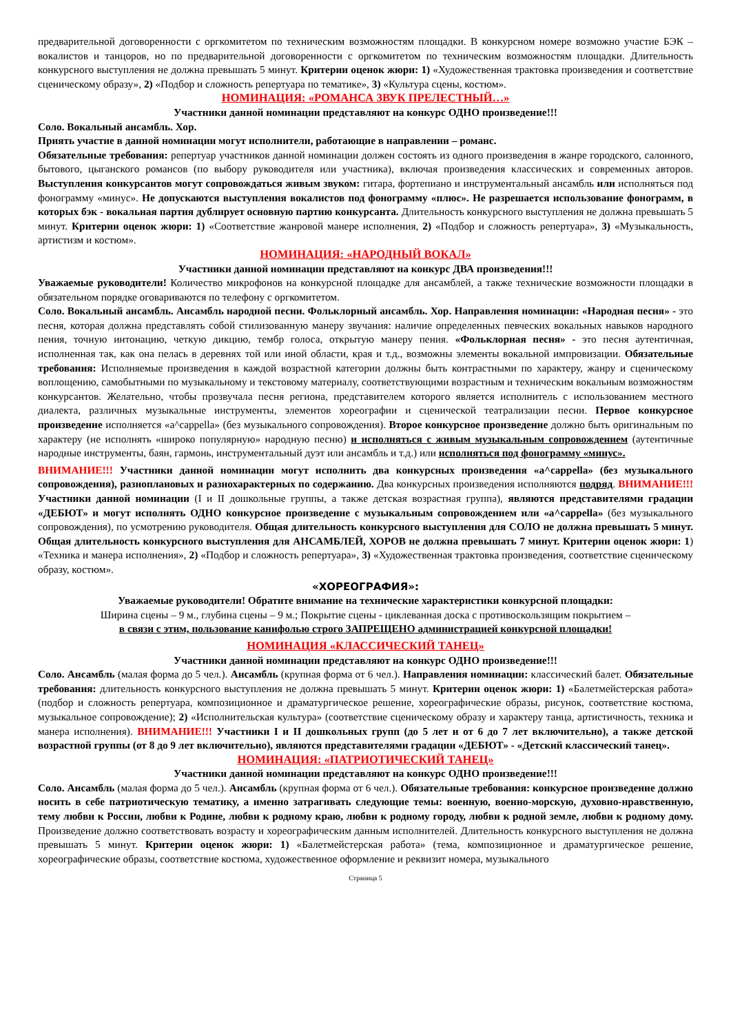предварительной договоренности с оргкомитетом по техническим возможностям площадки. В конкурсном номере возможно участие БЭК – вокалистов и танцоров, но по предварительной договоренности с оргкомитетом по техническим возможностям площадки. Длительность конкурсного выступления не должна превышать 5 минут. Критерии оценок жюри: 1) «Художественная трактовка произведения и соответствие сценическому образу», 2) «Подбор и сложность репертуара по тематике», 3) «Культура сцены, костюм».
НОМИНАЦИЯ: «РОМАНСА ЗВУК ПРЕЛЕСТНЫЙ…»
Участники данной номинации представляют на конкурс ОДНО произведение!!!
Соло. Вокальный ансамбль. Хор.
Приять участие в данной номинации могут исполнители, работающие в направлении – романс.
Обязательные требования: репертуар участников данной номинации должен состоять из одного произведения в жанре городского, салонного, бытового, цыганского романсов (по выбору руководителя или участника), включая произведения классических и современных авторов. Выступления конкурсантов могут сопровождаться живым звуком: гитара, фортепиано и инструментальный ансамбль или исполняться под фонограмму «минус». Не допускаются выступления вокалистов под фонограмму «плюс». Не разрешается использование фонограмм, в которых бэк - вокальная партия дублирует основную партию конкурсанта. Длительность конкурсного выступления не должна превышать 5 минут. Критерии оценок жюри: 1) «Соответствие жанровой манере исполнения, 2) «Подбор и сложность репертуара», 3) «Музыкальность, артистизм и костюм».
НОМИНАЦИЯ: «НАРОДНЫЙ ВОКАЛ»
Участники данной номинации представляют на конкурс ДВА произведения!!!
Уважаемые руководители! Количество микрофонов на конкурсной площадке для ансамблей, а также технические возможности площадки в обязательном порядке оговариваются по телефону с оргкомитетом.
Соло. Вокальный ансамбль. Ансамбль народной песни. Фольклорный ансамбль. Хор. Направления номинации: «Народная песня» - это песня, которая должна представлять собой стилизованную манеру звучания: наличие определенных певческих вокальных навыков народного пения, точную интонацию, четкую дикцию, тембр голоса, открытую манеру пения. «Фольклорная песня» - это песня аутентичная, исполненная так, как она пелась в деревнях той или иной области, края и т.д., возможны элементы вокальной импровизации. Обязательные требования: Исполняемые произведения в каждой возрастной категории должны быть контрастными по характеру, жанру и сценическому воплощению, самобытными по музыкальному и текстовому материалу, соответствующими возрастным и техническим вокальным возможностям конкурсантов. Желательно, чтобы прозвучала песня региона, представителем которого является исполнитель с использованием местного диалекта, различных музыкальные инструменты, элементов хореографии и сценической театрализации песни. Первое конкурсное произведение исполняется «a^cappella» (без музыкального сопровождения). Второе конкурсное произведение должно быть оригинальным по характеру (не исполнять «широко популярную» народную песню) и исполняться с живым музыкальным сопровождением (аутентичные народные инструменты, баян, гармонь, инструментальный дуэт или ансамбль и т.д.) или исполняться под фонограмму «минус».
ВНИМАНИЕ!!! Участники данной номинации могут исполнить два конкурсных произведения «a^cappella» (без музыкального сопровождения), разноплановых и разнохарактерных по содержанию. Два конкурсных произведения исполняются подряд. ВНИМАНИЕ!!! Участники данной номинации (I и II дошкольные группы, а также детская возрастная группа), являются представителями градации «ДЕБЮТ» и могут исполнять ОДНО конкурсное произведение с музыкальным сопровождением или «a^cappella» (без музыкального сопровождения), по усмотрению руководителя. Общая длительность конкурсного выступления для СОЛО не должна превышать 5 минут. Общая длительность конкурсного выступления для АНСАМБЛЕЙ, ХОРОВ не должна превышать 7 минут. Критерии оценок жюри: 1) «Техника и манера исполнения», 2) «Подбор и сложность репертуара», 3) «Художественная трактовка произведения, соответствие сценическому образу, костюм».
«ХОРЕОГРАФИЯ»:
Уважаемые руководители! Обратите внимание на технические характеристики конкурсной площадки:
Ширина сцены – 9 м., глубина сцены – 9 м.; Покрытие сцены - циклеванная доска с противоскользящим покрытием –
в связи с этим, пользование канифолью строго ЗАПРЕЩЕНО администрацией конкурсной площадки!
НОМИНАЦИЯ «КЛАССИЧЕСКИЙ ТАНЕЦ»
Участники данной номинации представляют на конкурс ОДНО произведение!!!
Соло. Ансамбль (малая форма до 5 чел.). Ансамбль (крупная форма от 6 чел.). Направления номинации: классический балет. Обязательные требования: длительность конкурсного выступления не должна превышать 5 минут. Критерии оценок жюри: 1) «Балетмейстерская работа» (подбор и сложность репертуара, композиционное и драматургическое решение, хореографические образы, рисунок, соответствие костюма, музыкальное сопровождение); 2) «Исполнительская культура» (соответствие сценическому образу и характеру танца, артистичность, техника и манера исполнения). ВНИМАНИЕ!!! Участники I и II дошкольных групп (до 5 лет и от 6 до 7 лет включительно), а также детской возрастной группы (от 8 до 9 лет включительно), являются представителями градации «ДЕБЮТ» - «Детский классический танец».
НОМИНАЦИЯ: «ПАТРИОТИЧЕСКИЙ ТАНЕЦ»
Участники данной номинации представляют на конкурс ОДНО произведение!!!
Соло. Ансамбль (малая форма до 5 чел.). Ансамбль (крупная форма от 6 чел.). Обязательные требования: конкурсное произведение должно носить в себе патриотическую тематику, а именно затрагивать следующие темы: военную, военно-морскую, духовно-нравственную, тему любви к России, любви к Родине, любви к родному краю, любви к родному городу, любви к родной земле, любви к родному дому. Произведение должно соответствовать возрасту и хореографическим данным исполнителей. Длительность конкурсного выступления не должна превышать 5 минут. Критерии оценок жюри: 1) «Балетмейстерская работа» (тема, композиционное и драматургическое решение, хореографические образы, соответствие костюма, художественное оформление и реквизит номера, музыкального
Страница 5